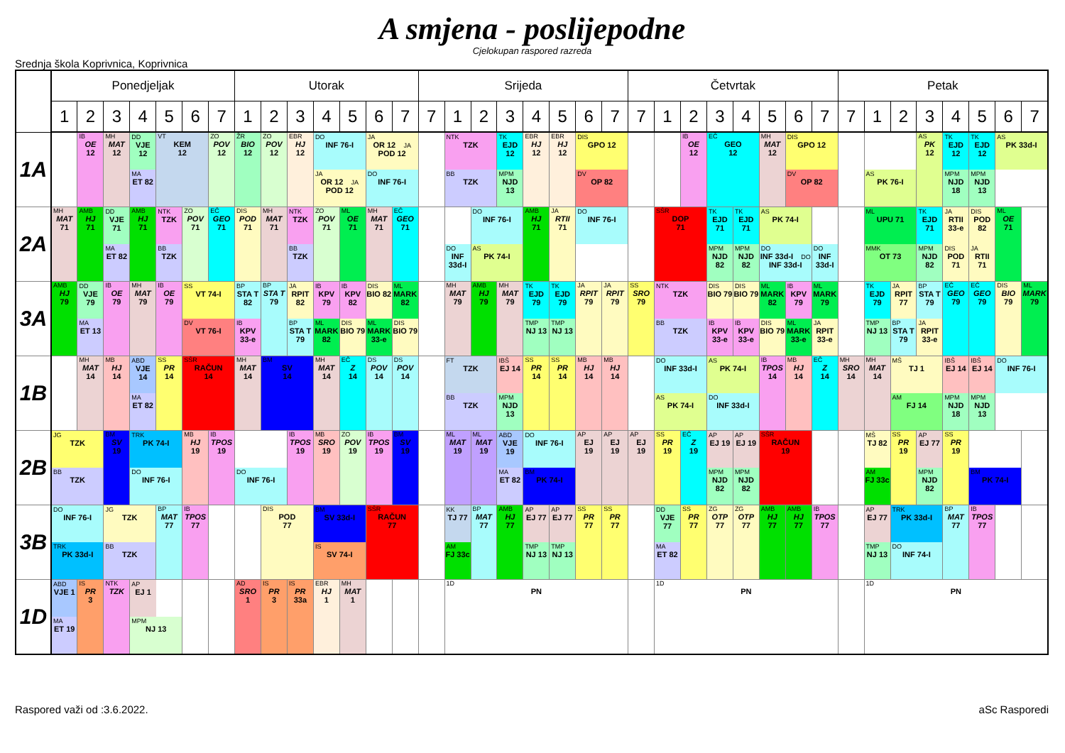A smjena - poslijepodne
Cjelokupan raspored razreda
Srednja škola Koprivnica, Koprivnica
| | Ponedjeljak | | | | | | | Utorak | | | | | | | Srijeda | | | | | | | | Četvrtak | | | | | | | | Petak | | | | | | | |
| --- | --- | --- | --- | --- | --- | --- | --- | --- | --- | --- | --- | --- | --- | --- | --- | --- | --- | --- | --- | --- | --- | --- | --- | --- | --- | --- | --- | --- | --- | --- | --- | --- | --- | --- | --- | --- | --- | --- |
| | 1 | 2 | 3 | 4 | 5 | 6 | 7 | 1 | 2 | 3 | 4 | 5 | 6 | 7 | 7 | 1 | 2 | 3 | 4 | 5 | 6 | 7 | 7 | 1 | 2 | 3 | 4 | 5 | 6 | 7 | 7 | 1 | 2 | 3 | 4 | 5 | 6 | 7 |
| 1A | | IB OE 12 | MH MAT 12 | DD VJE 12 MA ET 82 | VT KEM 12 | | ZO POV 12 | ŽR BIO 12 | ZO POV 12 | EBR HJ 12 | DO INF 76-I JA OR 12 JA POD 12 | | JA OR 12 JA POD 12 DO INF 76-I | | | NTK TZK BB TZK | | TK EJD 12 MPM NJD 13 | EBR HJ 12 | EBR HJ 12 | DIS GPO 12 DV OP 82 | | | | IB OE 12 | EČ GEO 12 | | MH MAT 12 | DIS GPO 12 DV OP 82 | | | AS PK 76-I | | AS PK 12 | TK EJD 12 MPM NJD 18 | TK EJD 12 MPM NJD 13 | AS PK 33d-I | |
| 2A | MH MAT 71 | AMB HJ 71 | DD VJE 71 MA ET 82 | AMB HJ 71 | NTK TZK BB TZK | ZO POV 71 | EČ GEO 71 | DIS POD 71 | MH MAT 71 | NTK TZK BB TZK | ZO POV 71 | ML OE 71 | MH MAT 71 | EČ GEO 71 | | DO INF 33d-I | DO INF 76-I AS PK 74-I | | AMB HJ 71 | JA RTII 71 | DO INF 76-I | | | SŠR DOP 71 | | TK EJD 71 MPM NJD 82 | TK EJD 71 MPM NJD 82 | AS PK 74-I DO INF 33d-I DO INF 33d-I | | DO INF 33d-I | | ML UPU 71 MMK OT 73 | | TK EJD 71 MPM NJD 82 | JA RTII 33-e DIS POD 71 | DIS POD 82 JA RTII 71 | ML OE 71 | |
| 3A | AMB HJ 79 | DD VJE 79 MA ET 13 | IB OE 79 | MH MAT 79 | IB OE 79 | SS VT 74-I DV VT 76-I | | BP STA T 82 IB KPV 33-e | BP STA T 79 | JA RPIT 82 BP STA T 79 | IB KPV 79 ML MARK 82 | IB KPV 82 DIS BIO 79 | DIS BIO 82 ML MARK 33-e | ML MARK 82 DIS BIO 79 | | MH MAT 79 | AMB HJ 79 | MH MAT 79 | TK EJD 79 TMP NJ 13 | TK EJD 79 TMP NJ 13 | JA RPIT 79 | JA RPIT 79 | SS SRO 79 | NTK TZK BB TZK | | DIS BIO 79 IB KPV 33-e | DIS BIO 79 IB KPV 33-e | ML MARK 82 DIS BIO 79 | IB KPV 79 ML MARK 33-e | ML MARK 79 JA RPIT 33-e | | TK EJD 79 TMP NJ 13 | JA RPIT 77 BP STA T 79 | BP STA T 79 JA RPIT 33-e | EČ GEO 79 | EČ GEO 79 | DIS BIO 79 | ML MARK 79 |
| 1B | | MH MAT 14 | MB HJ 14 | ABD VJE 14 MA ET 82 | SS PR 14 | SŠR RAČUN 14 | | MH MAT 14 | BM SV 14 | | MH MAT 14 | EČ Z 14 | DS POV 14 | DS POV 14 | | FT TZK BB TZK | | IBŠ EJ 14 MPM NJD 13 | SS PR 14 | SS PR 14 | MB HJ 14 | MB HJ 14 | | DO INF 33d-I AS PK 74-I | | AS PK 74-I DO INF 33d-I | | IB TPOS 14 | MB HJ 14 | EČ Z 14 | MH SRO 14 | MH MAT 14 | MŠ TJ 1 AM FJ 14 | | IBŠ EJ 14 MPM NJD 18 | IBŠ EJ 14 MPM NJD 13 | DO INF 76-I | |
| 2B | JG TZK BB TZK | | BM SV 19 | TRK PK 74-I DO INF 76-I | | MB HJ 19 | IB TPOS 19 | DO INF 76-I | | IB TPOS 19 | MB SRO 19 | ZO POV 19 | IB TPOS 19 | BM SV 19 | | ML MAT 19 | ML MAT 19 | ABD VJE 19 MA ET 82 | DO INF 76-I BM PK 74-I | | AP EJ 19 | AP EJ 19 | AP EJ 19 | SS PR 19 | EČ Z 19 | AP EJ 19 MPM NJD 82 | AP EJ 19 MPM NJD 82 | SŠR RAČUN 19 | | | | MŠ TJ 82 AM FJ 33c | SS PR 19 | AP EJ 77 MPM NJD 82 | SS PR 19 | BM PK 74-I | | |
| 3B | DO INF 76-I TRK PK 33d-I | | JG TZK BB TZK | | BP MAT 77 | IB TPOS 77 | | | DIS POD 77 | | BM SV 33d-I IS SV 74-I | | SŠR RAČUN 77 | | | KK TJ 77 AM FJ 33c | BP MAT 77 | AMB HJ 77 | AP EJ 77 TMP NJ 13 | AP EJ 77 TMP NJ 13 | SS PR 77 | SS PR 77 | | DD VJE 77 MA ET 82 | SS PR 77 | ZG OTP 77 | ZG OTP 77 | AMB HJ 77 | AMB HJ 77 | IB TPOS 77 | | AP EJ 77 TMP NJ 13 | TRK PK 33d-I DO INF 74-I | | BP MAT 77 | IB TPOS 77 | | |
| 1D | ABD VJE 1 MA ET 19 | IS PR 3 | NTK TZK | AP EJ 1 MPM NJ 13 | | | | AD SRO 1 | IS PR 3 | IS PR 33a | EBR HJ 1 | MH MAT 1 | | | | 1D PN | | | | | | | | 1D PN | | | | | | | | 1D PN | | | | | | |
Raspored važi od :3.6.2022. aSc Rasporedi